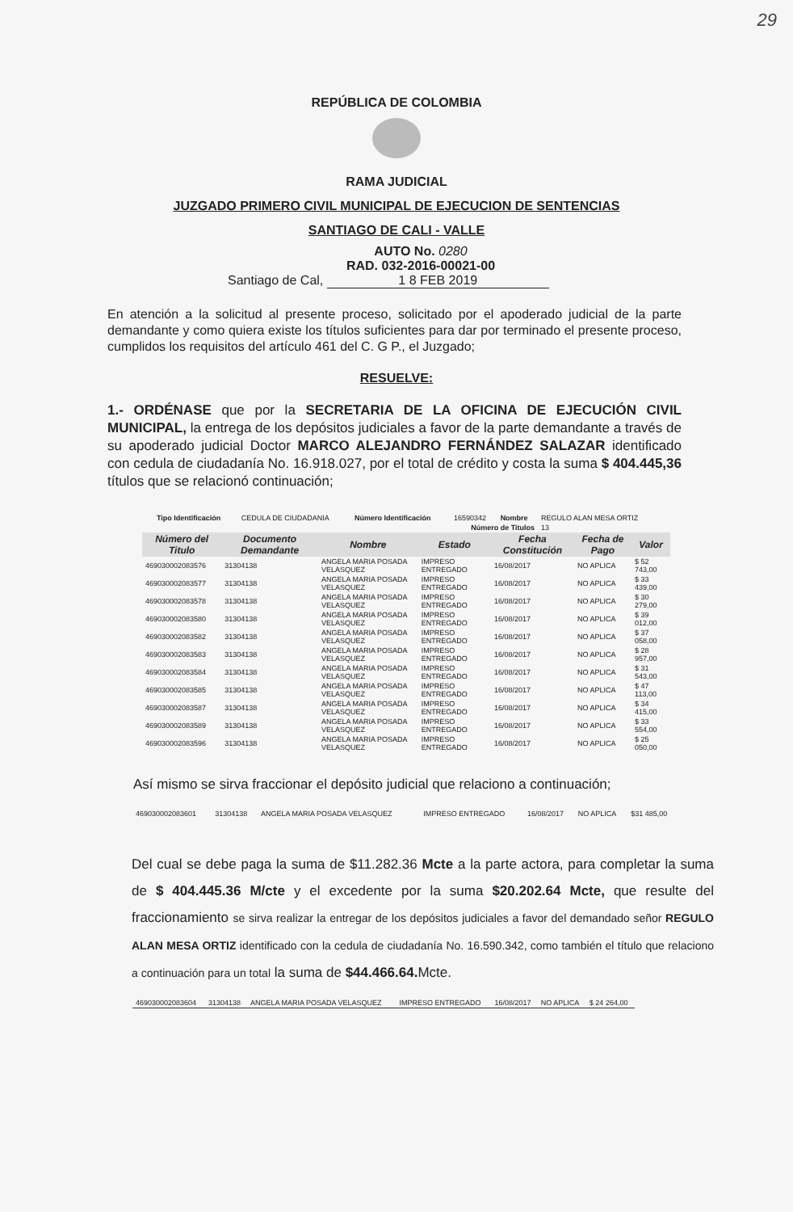29
REPÚBLICA DE COLOMBIA
RAMA JUDICIAL
JUZGADO PRIMERO CIVIL MUNICIPAL DE EJECUCION DE SENTENCIAS
SANTIAGO DE CALI - VALLE
AUTO No. 0280
RAD. 032-2016-00021-00
Santiago de Cal, 1 8 FEB 2019
En atención a la solicitud al presente proceso, solicitado por el apoderado judicial de la parte demandante y como quiera existe los títulos suficientes para dar por terminado el presente proceso, cumplidos los requisitos del artículo 461 del C. G P., el Juzgado;
RESUELVE:
1.- ORDÉNASE que por la SECRETARIA DE LA OFICINA DE EJECUCIÓN CIVIL MUNICIPAL, la entrega de los depósitos judiciales a favor de la parte demandante a través de su apoderado judicial Doctor MARCO ALEJANDRO FERNÁNDEZ SALAZAR identificado con cedula de ciudadanía No. 16.918.027, por el total de crédito y costa la suma $ 404.445,36 títulos que se relacionó continuación;
| Tipo Identificación | CEDULA DE CIUDADANIA | Número Identificación | 16590342 | Nombre | REGULO ALAN MESA ORTIZ |
| Número de Titulos | | | | | 13 |
| Número del Titulo | Documento Demandante | Nombre | Estado | Fecha Constitución | Fecha de Pago | Valor |
| --- | --- | --- | --- | --- | --- | --- |
| 469030002083576 | 31304138 | ANGELA MARIA POSADA VELASQUEZ | IMPRESO ENTREGADO | 16/08/2017 | NO APLICA | $ 52 743,00 |
| 469030002083577 | 31304138 | ANGELA MARIA POSADA VELASQUEZ | IMPRESO ENTREGADO | 16/08/2017 | NO APLICA | $ 33 439,00 |
| 469030002083578 | 31304138 | ANGELA MARIA POSADA VELASQUEZ | IMPRESO ENTREGADO | 16/08/2017 | NO APLICA | $ 30 279,00 |
| 469030002083580 | 31304138 | ANGELA MARIA POSADA VELASQUEZ | IMPRESO ENTREGADO | 16/08/2017 | NO APLICA | $ 39 012,00 |
| 469030002083582 | 31304138 | ANGELA MARIA POSADA VELASQUEZ | IMPRESO ENTREGADO | 16/08/2017 | NO APLICA | $ 37 058,00 |
| 469030002083583 | 31304138 | ANGELA MARIA POSADA VELASQUEZ | IMPRESO ENTREGADO | 16/08/2017 | NO APLICA | $ 28 957,00 |
| 469030002083584 | 31304138 | ANGELA MARIA POSADA VELASQUEZ | IMPRESO ENTREGADO | 16/08/2017 | NO APLICA | $ 31 543,00 |
| 469030002083585 | 31304138 | ANGELA MARIA POSADA VELASQUEZ | IMPRESO ENTREGADO | 16/08/2017 | NO APLICA | $ 47 113,00 |
| 469030002083587 | 31304138 | ANGELA MARIA POSADA VELASQUEZ | IMPRESO ENTREGADO | 16/08/2017 | NO APLICA | $ 34 415,00 |
| 469030002083589 | 31304138 | ANGELA MARIA POSADA VELASQUEZ | IMPRESO ENTREGADO | 16/08/2017 | NO APLICA | $ 33 554,00 |
| 469030002083596 | 31304138 | ANGELA MARIA POSADA VELASQUEZ | IMPRESO ENTREGADO | 16/08/2017 | NO APLICA | $ 25 050,00 |
Así mismo se sirva fraccionar el depósito judicial que relaciono a continuación;
| 469030002083601 | 31304138 | ANGELA MARIA POSADA VELASQUEZ | IMPRESO ENTREGADO | 16/08/2017 | NO APLICA | $31 485,00 |
Del cual se debe paga la suma de $11.282.36 Mcte a la parte actora, para completar la suma de $ 404.445.36 M/cte y el excedente por la suma $20.202.64 Mcte, que resulte del fraccionamiento se sirva realizar la entregar de los depósitos judiciales a favor del demandado señor REGULO ALAN MESA ORTIZ identificado con la cedula de ciudadanía No. 16.590.342, como también el título que relaciono a continuación para un total la suma de $44.466.64. Mcte.
| 469030002083604 | 31304138 | ANGELA MARIA POSADA VELASQUEZ | IMPRESO ENTREGADO | 16/08/2017 | NO APLICA | $ 24 264,00 |